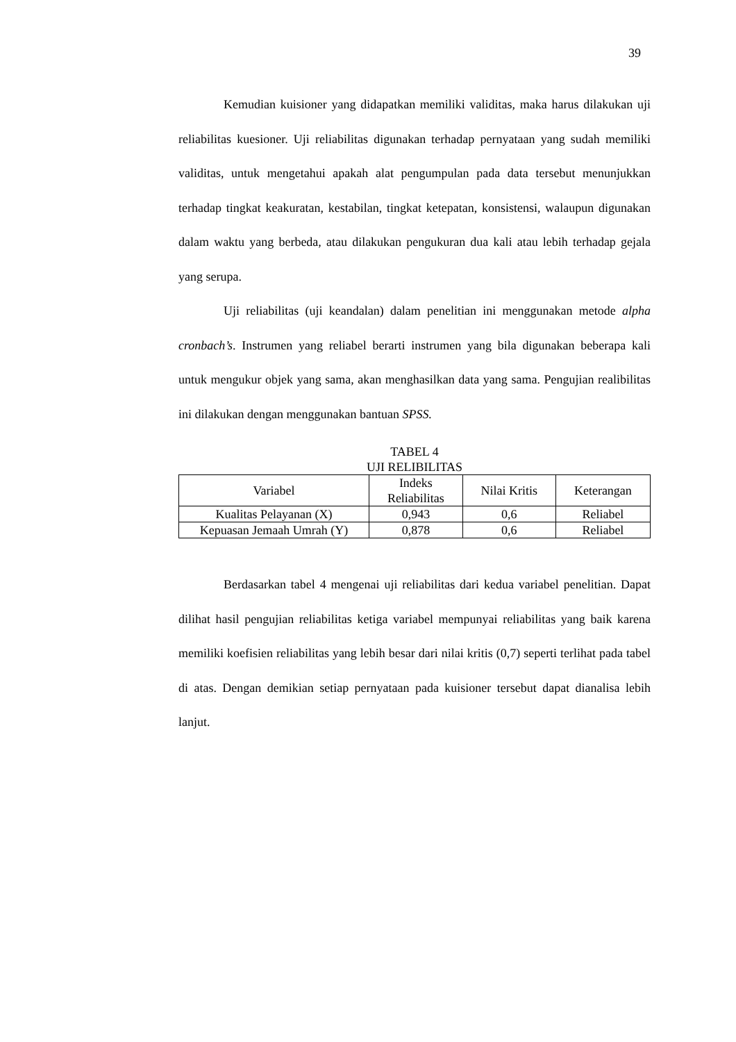39
Kemudian kuisioner yang didapatkan memiliki validitas, maka harus dilakukan uji reliabilitas kuesioner. Uji reliabilitas digunakan terhadap pernyataan yang sudah memiliki validitas, untuk mengetahui apakah alat pengumpulan pada data tersebut menunjukkan terhadap tingkat keakuratan, kestabilan, tingkat ketepatan, konsistensi, walaupun digunakan dalam waktu yang berbeda, atau dilakukan pengukuran dua kali atau lebih terhadap gejala yang serupa.
Uji reliabilitas (uji keandalan) dalam penelitian ini menggunakan metode alpha cronbach’s. Instrumen yang reliabel berarti instrumen yang bila digunakan beberapa kali untuk mengukur objek yang sama, akan menghasilkan data yang sama. Pengujian realibilitas ini dilakukan dengan menggunakan bantuan SPSS.
TABEL 4
UJI RELIBILITAS
| Variabel | Indeks Reliabilitas | Nilai Kritis | Keterangan |
| --- | --- | --- | --- |
| Kualitas Pelayanan (X) | 0,943 | 0,6 | Reliabel |
| Kepuasan Jemaah Umrah (Y) | 0,878 | 0,6 | Reliabel |
Berdasarkan tabel 4 mengenai uji reliabilitas dari kedua variabel penelitian. Dapat dilihat hasil pengujian reliabilitas ketiga variabel mempunyai reliabilitas yang baik karena memiliki koefisien reliabilitas yang lebih besar dari nilai kritis (0,7) seperti terlihat pada tabel di atas. Dengan demikian setiap pernyataan pada kuisioner tersebut dapat dianalisa lebih lanjut.